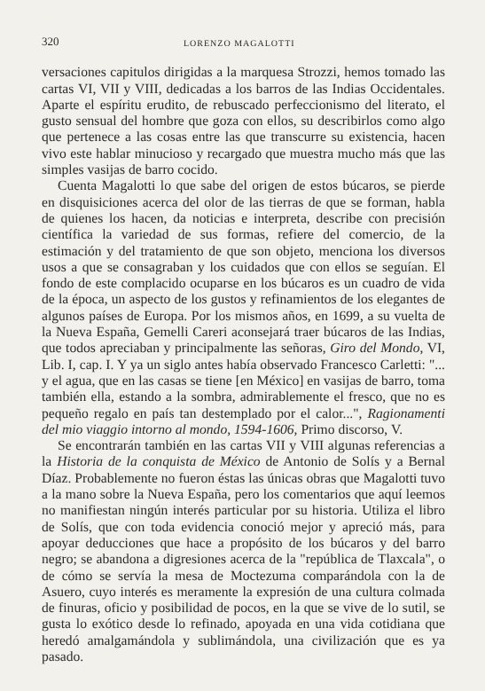320 LORENZO MAGALOTTI
versaciones capitulos dirigidas a la marquesa Strozzi, hemos tomado las cartas VI, VII y VIII, dedicadas a los barros de las Indias Occidentales. Aparte el espíritu erudito, de rebuscado perfeccionismo del literato, el gusto sensual del hombre que goza con ellos, su describirlos como algo que pertenece a las cosas entre las que transcurre su existencia, hacen vivo este hablar minucioso y recargado que muestra mucho más que las simples vasijas de barro cocido.
Cuenta Magalotti lo que sabe del origen de estos búcaros, se pierde en disquisiciones acerca del olor de las tierras de que se forman, habla de quienes los hacen, da noticias e interpreta, describe con precisión científica la variedad de sus formas, refiere del comercio, de la estimación y del tratamiento de que son objeto, menciona los diversos usos a que se consagraban y los cuidados que con ellos se seguían. El fondo de este complacido ocuparse en los búcaros es un cuadro de vida de la época, un aspecto de los gustos y refinamientos de los elegantes de algunos países de Europa. Por los mismos años, en 1699, a su vuelta de la Nueva España, Gemelli Careri aconsejará traer búcaros de las Indias, que todos apreciaban y principalmente las señoras, Giro del Mondo, VI, Lib. I, cap. I. Y ya un siglo antes había observado Francesco Carletti: "... y el agua, que en las casas se tiene [en México] en vasijas de barro, toma también ella, estando a la sombra, admirablemente el fresco, que no es pequeño regalo en país tan destemplado por el calor...", Ragionamenti del mio viaggio intorno al mondo, 1594-1606, Primo discorso, V.
Se encontrarán también en las cartas VII y VIII algunas referencias a la Historia de la conquista de México de Antonio de Solís y a Bernal Díaz. Probablemente no fueron éstas las únicas obras que Magalotti tuvo a la mano sobre la Nueva España, pero los comentarios que aquí leemos no manifiestan ningún interés particular por su historia. Utiliza el libro de Solís, que con toda evidencia conoció mejor y apreció más, para apoyar deducciones que hace a propósito de los búcaros y del barro negro; se abandona a digresiones acerca de la "república de Tlaxcala", o de cómo se servía la mesa de Moctezuma comparándola con la de Asuero, cuyo interés es meramente la expresión de una cultura colmada de finuras, oficio y posibilidad de pocos, en la que se vive de lo sutil, se gusta lo exótico desde lo refinado, apoyada en una vida cotidiana que heredó amalgamándola y sublimándola, una civilización que es ya pasado.